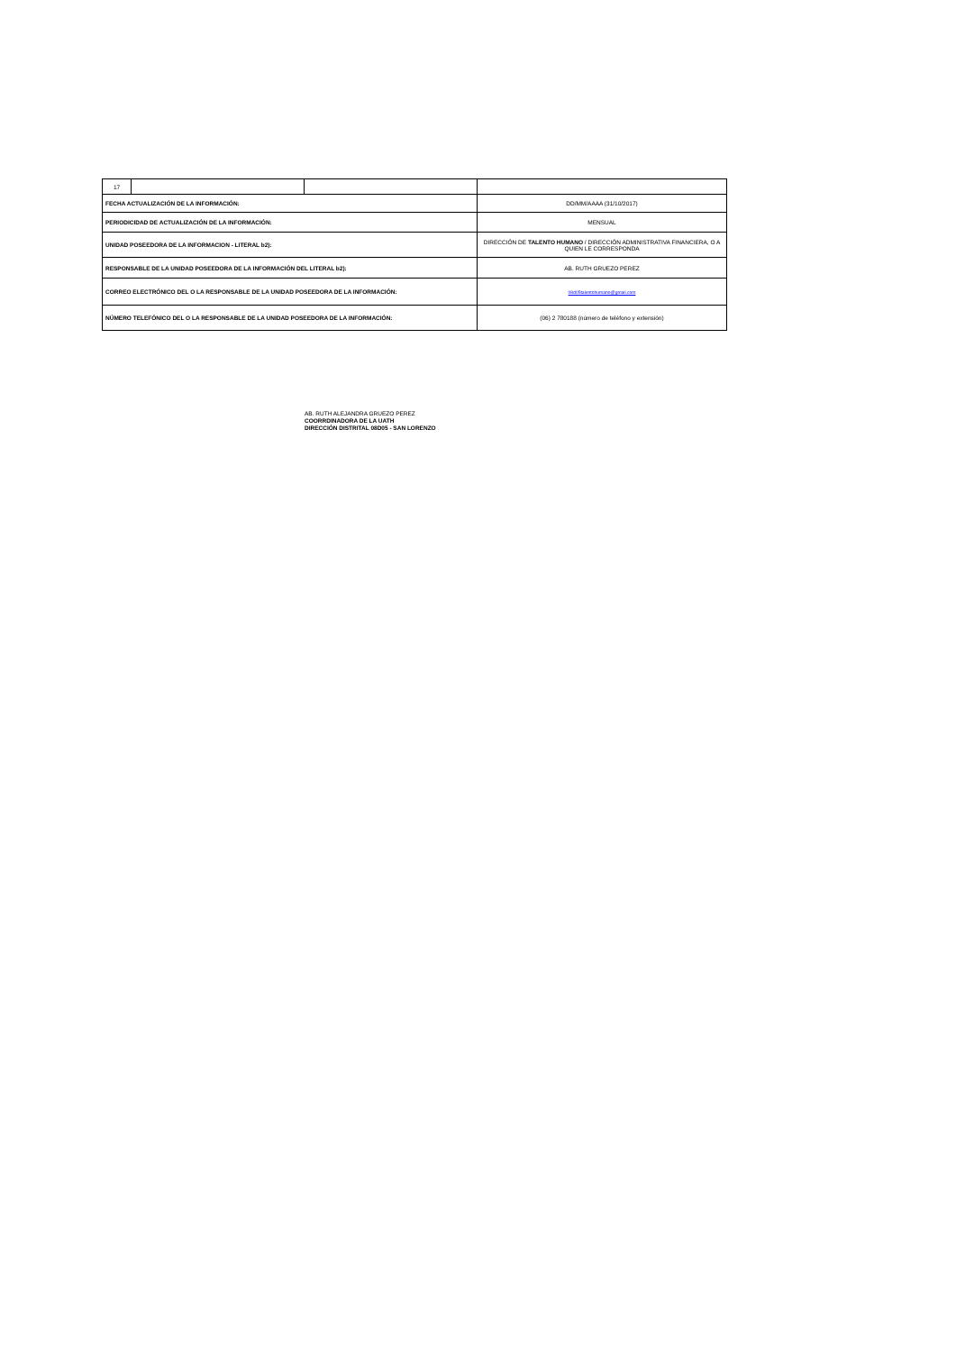| 17 | | | |
| FECHA ACTUALIZACIÓN DE LA INFORMACIÓN: | | | DD/MM/AAAA (31/10/2017) |
| PERIODICIDAD DE ACTUALIZACIÓN DE LA INFORMACIÓN: | | | MENSUAL |
| UNIDAD POSEEDORA DE LA INFORMACION - LITERAL b2): | | | DIRECCIÓN DE TALENTO HUMANO / DIRECCIÓN ADMINISTRATIVA FINANCIERA, O A QUIEN LE CORRESPONDA |
| RESPONSABLE DE LA UNIDAD POSEEDORA DE LA INFORMACIÓN DEL LITERAL b2): | | | AB. RUTH GRUEZO PEREZ |
| CORREO ELECTRÓNICO DEL O LA RESPONSABLE DE LA UNIDAD POSEEDORA DE LA INFORMACIÓN: | | | 08d05talentohumano@gmail.com |
| NÚMERO TELEFÓNICO DEL O LA RESPONSABLE DE LA UNIDAD POSEEDORA DE LA INFORMACIÓN: | | | (06) 2 780188 (número de teléfono y extensión) |
AB. RUTH ALEJANDRA GRUEZO PEREZ
COORRDINADORA DE LA UATH
DIRECCIÓN DISTRITAL 08D05 - SAN LORENZO